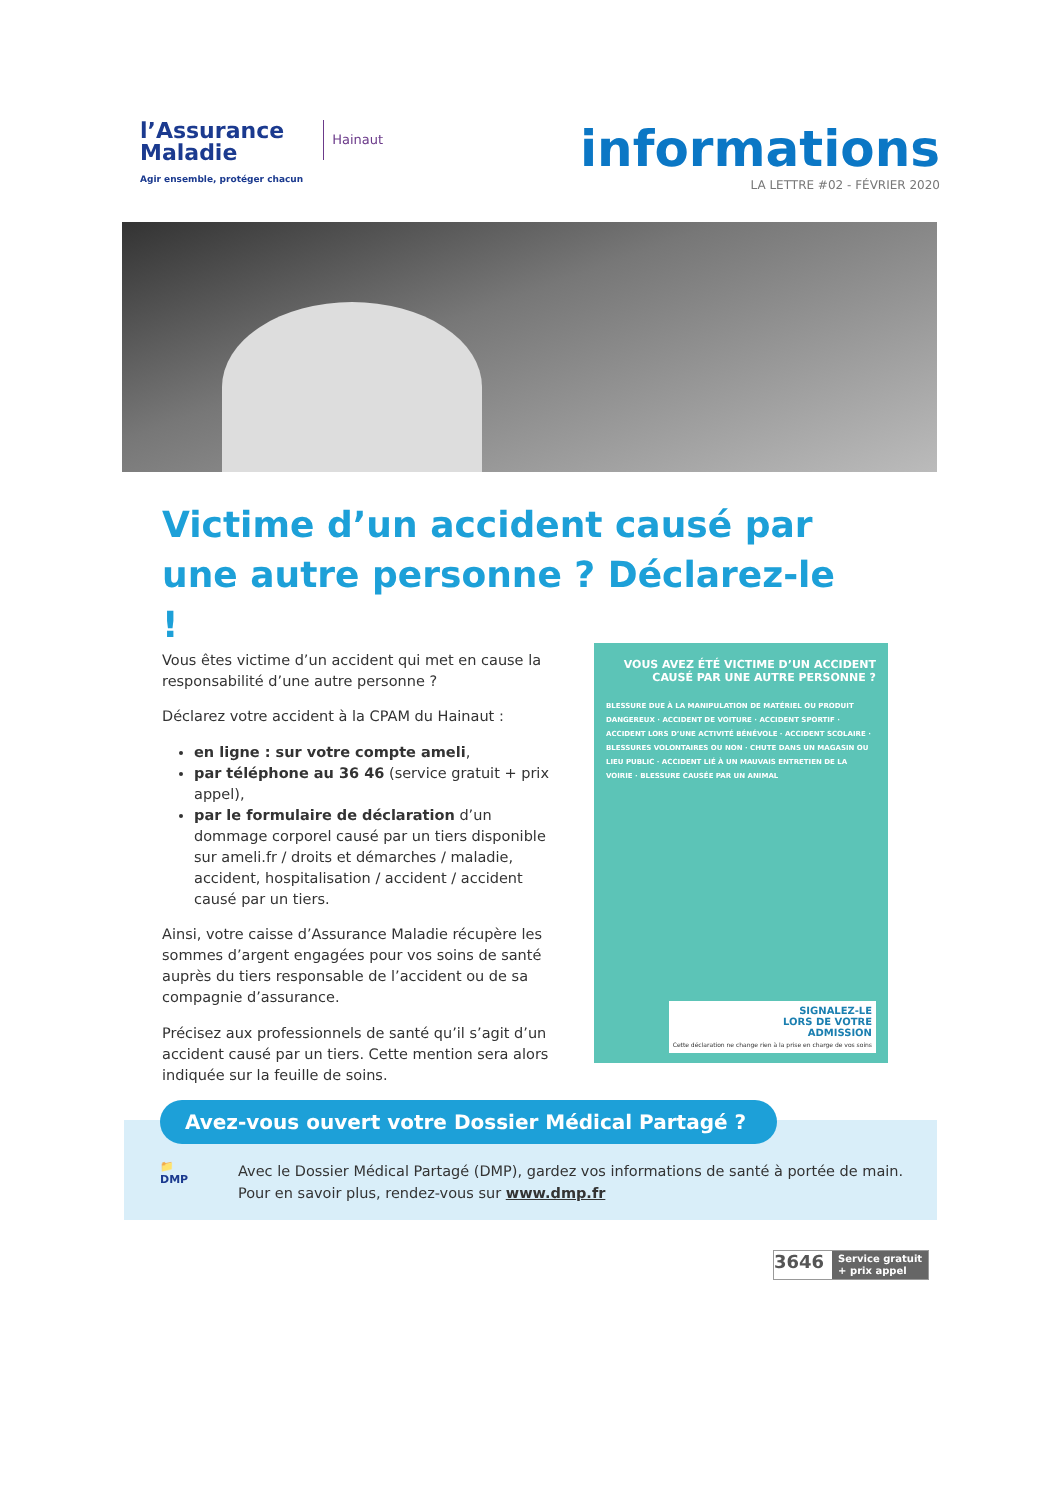l’Assurance
Maladie
Agir ensemble, protéger chacun
Hainaut
informations
LA LETTRE #02 - FÉVRIER 2020
Victime d’un accident causé par une autre personne ? Déclarez-le !
Vous êtes victime d’un accident qui met en cause la responsabilité d’une autre personne ?
Déclarez votre accident à la CPAM du Hainaut :
en ligne : sur votre compte ameli,
par téléphone au 36 46 (service gratuit + prix appel),
par le formulaire de déclaration d’un dommage corporel causé par un tiers disponible sur ameli.fr / droits et démarches / maladie, accident, hospitalisation / accident / accident causé par un tiers.
Ainsi, votre caisse d’Assurance Maladie récupère les sommes d’argent engagées pour vos soins de santé auprès du tiers responsable de l’accident ou de sa compagnie d’assurance.
Précisez aux professionnels de santé qu’il s’agit d’un accident causé par un tiers. Cette mention sera alors indiquée sur la feuille de soins.
VOUS AVEZ ÉTÉ VICTIME D’UN ACCIDENT CAUSÉ PAR UNE AUTRE PERSONNE ?
BLESSURE DUE À LA MANIPULATION DE MATÉRIEL OU PRODUIT DANGEREUX · ACCIDENT DE VOITURE · ACCIDENT SPORTIF · ACCIDENT LORS D’UNE ACTIVITÉ BÉNÉVOLE · ACCIDENT SCOLAIRE · BLESSURES VOLONTAIRES OU NON · CHUTE DANS UN MAGASIN OU LIEU PUBLIC · ACCIDENT LIÉ À UN MAUVAIS ENTRETIEN DE LA VOIRIE · BLESSURE CAUSÉE PAR UN ANIMAL
SIGNALEZ-LE
LORS DE VOTRE
ADMISSION
Cette déclaration ne change rien à la prise en charge de vos soins
Avez-vous ouvert votre Dossier Médical Partagé ?
📁
DMP
Avec le Dossier Médical Partagé (DMP), gardez vos informations de santé à portée de main.
Pour en savoir plus, rendez-vous sur www.dmp.fr
3646 Service gratuit
+ prix appel